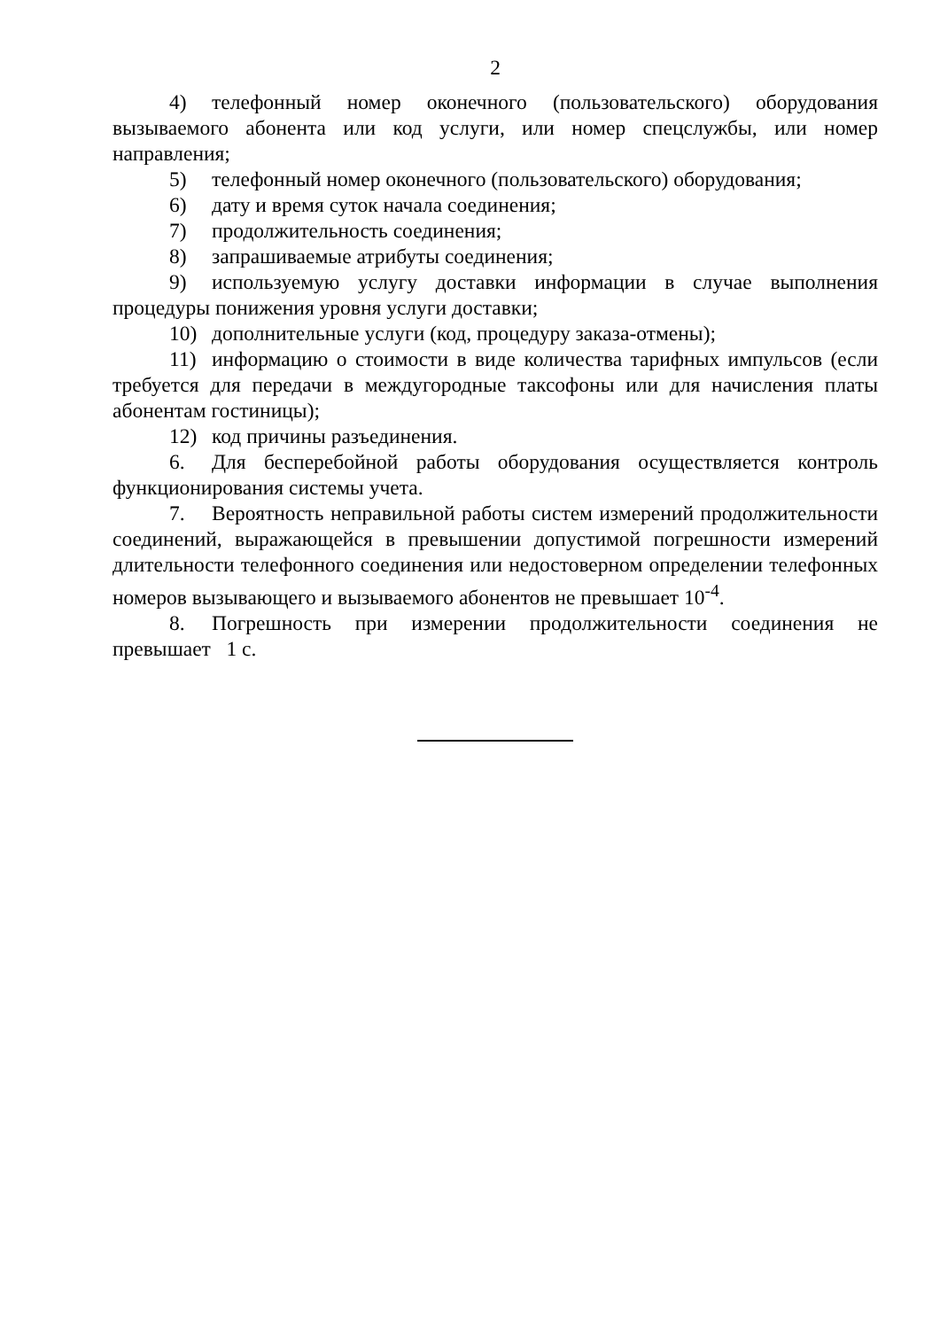2
4) телефонный номер оконечного (пользовательского) оборудования вызываемого абонента или код услуги, или номер спецслужбы, или номер направления;
5) телефонный номер оконечного (пользовательского) оборудования;
6) дату и время суток начала соединения;
7) продолжительность соединения;
8) запрашиваемые атрибуты соединения;
9) используемую услугу доставки информации в случае выполнения процедуры понижения уровня услуги доставки;
10) дополнительные услуги (код, процедуру заказа-отмены);
11) информацию о стоимости в виде количества тарифных импульсов (если требуется для передачи в междугородные таксофоны или для начисления платы абонентам гостиницы);
12) код причины разъединения.
6. Для бесперебойной работы оборудования осуществляется контроль функционирования системы учета.
7. Вероятность неправильной работы систем измерений продолжительности соединений, выражающейся в превышении допустимой погрешности измерений длительности телефонного соединения или недостоверном определении телефонных номеров вызывающего и вызываемого абонентов не превышает 10<sup>-4</sup>.
8. Погрешность при измерении продолжительности соединения не превышает 1 с.